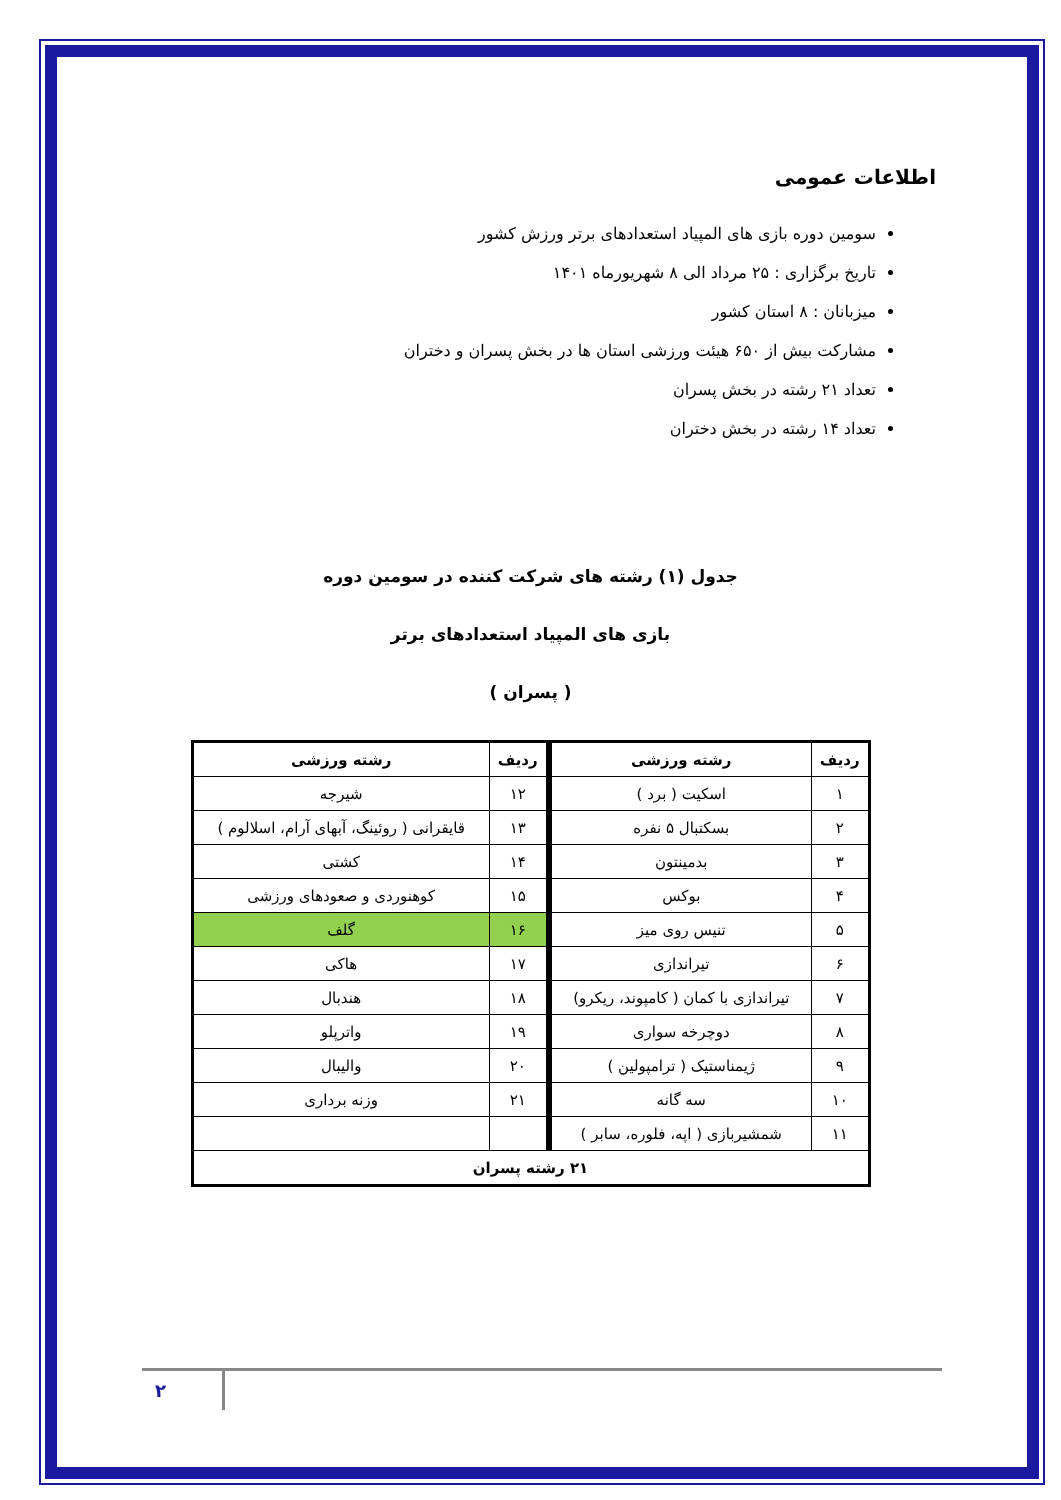اطلاعات عمومی
سومین دوره بازی های المپیاد استعدادهای برتر ورزش کشور
تاریخ برگزاری : ۲۵ مرداد الی ۸ شهریورماه ۱۴۰۱
میزبانان : ۸ استان کشور
مشارکت بیش از ۶۵۰ هیئت ورزشی استان ها در بخش پسران و دختران
تعداد ۲۱ رشته در بخش پسران
تعداد ۱۴ رشته در بخش دختران
جدول (۱) رشته های شرکت کننده در سومین دوره
بازی های المپیاد استعدادهای برتر
( پسران )
| ردیف | رشته ورزشی | ردیف | رشته ورزشی |
| --- | --- | --- | --- |
| ۱ | اسکیت ( برد ) | ۱۲ | شیرجه |
| ۲ | بسکتبال ۵ نفره | ۱۳ | قایقرانی ( روئینگ، آبهای آرام، اسلالوم ) |
| ۳ | بدمینتون | ۱۴ | کشتی |
| ۴ | بوکس | ۱۵ | کوهنوردی و صعودهای ورزشی |
| ۵ | تنیس روی میز | ۱۶ | گلف |
| ۶ | تیراندازی | ۱۷ | هاکی |
| ۷ | تیراندازی با کمان ( کامپوند، ریکرو) | ۱۸ | هندبال |
| ۸ | دوچرخه سواری | ۱۹ | واترپلو |
| ۹ | ژیمناستیک ( ترامپولین ) | ۲۰ | والیبال |
| ۱۰ | سه گانه | ۲۱ | وزنه برداری |
| ۱۱ | شمشیربازی ( اپه، فلوره، سابر ) | | |
| ۲۱ رشته پسران | | | |
۲